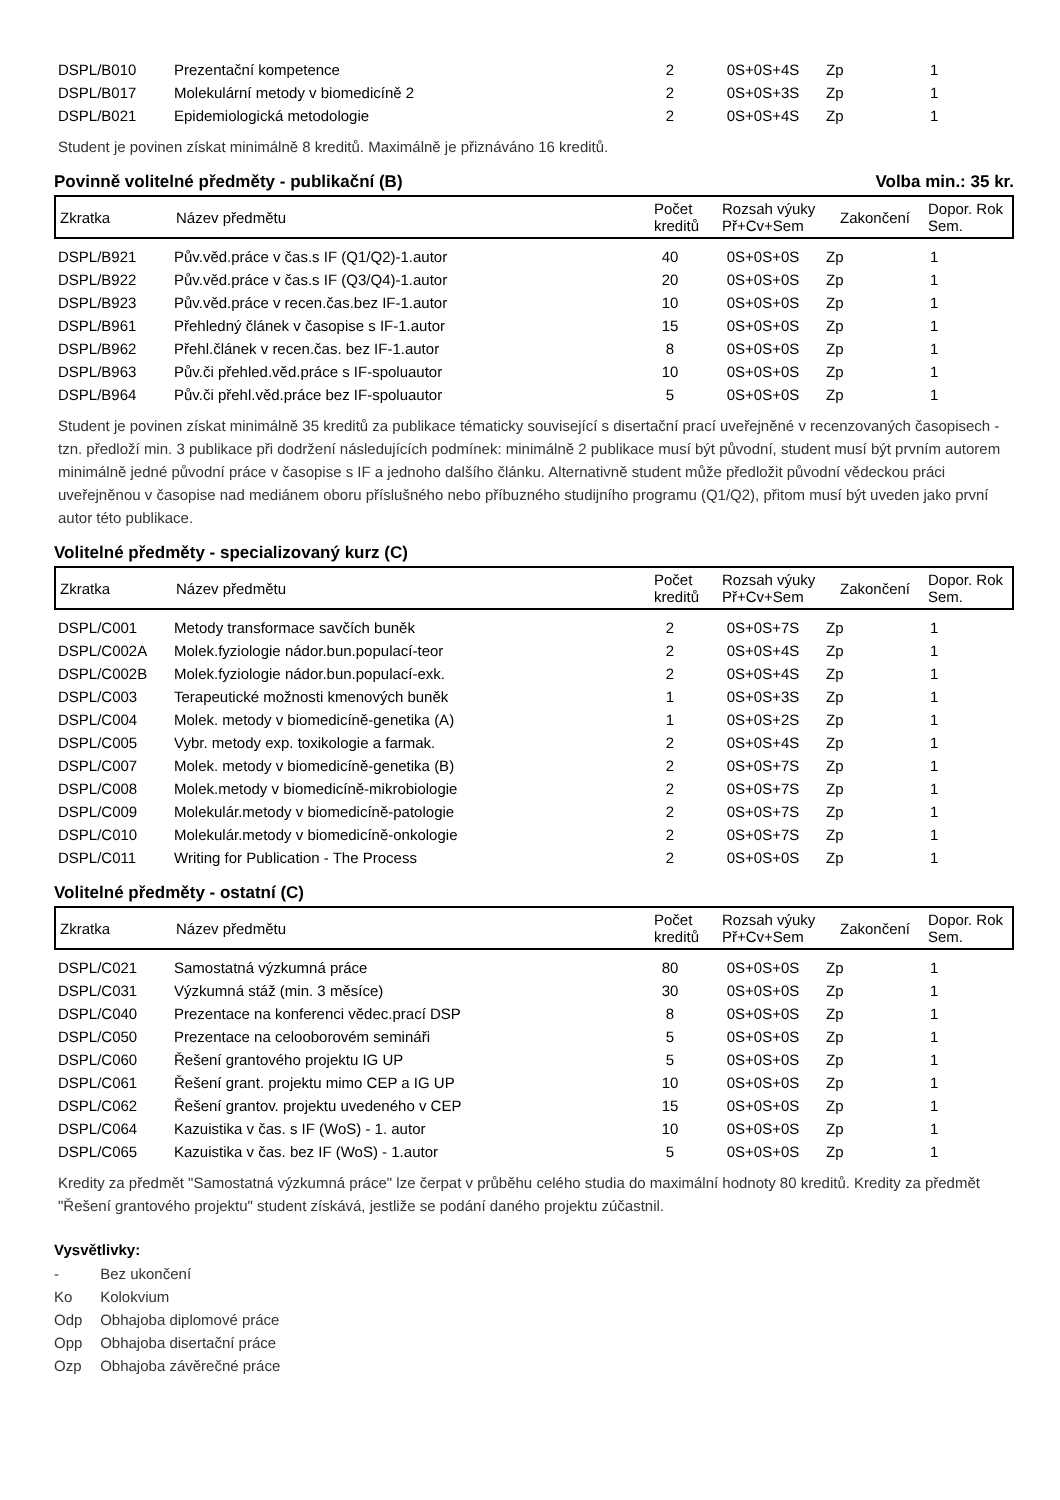| DSPL/B010 | Prezentační kompetence | 2 | 0S+0S+4S | Zp | 1 |
| DSPL/B017 | Molekulární metody v biomedicíně 2 | 2 | 0S+0S+3S | Zp | 1 |
| DSPL/B021 | Epidemiologická metodologie | 2 | 0S+0S+4S | Zp | 1 |
Student je povinen získat minimálně 8 kreditů. Maximálně je přiznáváno 16 kreditů.
Povinně volitelné předměty - publikační (B) Volba min.: 35 kr.
| Zkratka | Název předmětu | Počet kreditů | Rozsah výuky Př+Cv+Sem | Zakončení | Dopor. Rok Sem. |
| --- | --- | --- | --- | --- | --- |
| DSPL/B921 | Pův.věd.práce v čas.s IF (Q1/Q2)-1.autor | 40 | 0S+0S+0S | Zp | 1 |
| DSPL/B922 | Pův.věd.práce v čas.s IF (Q3/Q4)-1.autor | 20 | 0S+0S+0S | Zp | 1 |
| DSPL/B923 | Pův.věd.práce v recen.čas.bez IF-1.autor | 10 | 0S+0S+0S | Zp | 1 |
| DSPL/B961 | Přehledný článek v časopise s IF-1.autor | 15 | 0S+0S+0S | Zp | 1 |
| DSPL/B962 | Přehl.článek v recen.čas. bez IF-1.autor | 8 | 0S+0S+0S | Zp | 1 |
| DSPL/B963 | Pův.či přehled.věd.práce s IF-spoluautor | 10 | 0S+0S+0S | Zp | 1 |
| DSPL/B964 | Pův.či přehl.věd.práce bez IF-spoluautor | 5 | 0S+0S+0S | Zp | 1 |
Student je povinen získat minimálně 35 kreditů za publikace tématicky související s disertační prací uveřejněné v recenzovaných časopisech - tzn. předloží min. 3 publikace při dodržení následujících podmínek: minimálně 2 publikace musí být původní, student musí být prvním autorem minimálně jedné původní práce v časopise s IF a jednoho dalšího článku. Alternativně student může předložit původní vědeckou práci uveřejněnou v časopise nad mediánem oboru příslušného nebo příbuzného studijního programu (Q1/Q2), přitom musí být uveden jako první autor této publikace.
Volitelné předměty - specializovaný kurz (C)
| Zkratka | Název předmětu | Počet kreditů | Rozsah výuky Př+Cv+Sem | Zakončení | Dopor. Rok Sem. |
| --- | --- | --- | --- | --- | --- |
| DSPL/C001 | Metody transformace savčích buněk | 2 | 0S+0S+7S | Zp | 1 |
| DSPL/C002A | Molek.fyziologie nádor.bun.populací-teor | 2 | 0S+0S+4S | Zp | 1 |
| DSPL/C002B | Molek.fyziologie nádor.bun.populací-exk. | 2 | 0S+0S+4S | Zp | 1 |
| DSPL/C003 | Terapeutické možnosti kmenových buněk | 1 | 0S+0S+3S | Zp | 1 |
| DSPL/C004 | Molek. metody v biomedicíně-genetika (A) | 1 | 0S+0S+2S | Zp | 1 |
| DSPL/C005 | Vybr. metody exp. toxikologie a farmak. | 2 | 0S+0S+4S | Zp | 1 |
| DSPL/C007 | Molek. metody v biomedicíně-genetika (B) | 2 | 0S+0S+7S | Zp | 1 |
| DSPL/C008 | Molek.metody v biomedicíně-mikrobiologie | 2 | 0S+0S+7S | Zp | 1 |
| DSPL/C009 | Molekulár.metody v biomedicíně-patologie | 2 | 0S+0S+7S | Zp | 1 |
| DSPL/C010 | Molekulár.metody v biomedicíně-onkologie | 2 | 0S+0S+7S | Zp | 1 |
| DSPL/C011 | Writing for Publication - The Process | 2 | 0S+0S+0S | Zp | 1 |
Volitelné předměty - ostatní (C)
| Zkratka | Název předmětu | Počet kreditů | Rozsah výuky Př+Cv+Sem | Zakončení | Dopor. Rok Sem. |
| --- | --- | --- | --- | --- | --- |
| DSPL/C021 | Samostatná výzkumná práce | 80 | 0S+0S+0S | Zp | 1 |
| DSPL/C031 | Výzkumná stáž (min. 3 měsíce) | 30 | 0S+0S+0S | Zp | 1 |
| DSPL/C040 | Prezentace na konferenci vědec.prací DSP | 8 | 0S+0S+0S | Zp | 1 |
| DSPL/C050 | Prezentace na celooborovém semináři | 5 | 0S+0S+0S | Zp | 1 |
| DSPL/C060 | Řešení grantového projektu IG UP | 5 | 0S+0S+0S | Zp | 1 |
| DSPL/C061 | Řešení grant. projektu mimo CEP a IG UP | 10 | 0S+0S+0S | Zp | 1 |
| DSPL/C062 | Řešení grantov. projektu uvedeného v CEP | 15 | 0S+0S+0S | Zp | 1 |
| DSPL/C064 | Kazuistika v čas. s IF (WoS) - 1. autor | 10 | 0S+0S+0S | Zp | 1 |
| DSPL/C065 | Kazuistika v čas. bez IF (WoS) - 1.autor | 5 | 0S+0S+0S | Zp | 1 |
Kredity za předmět "Samostatná výzkumná práce" lze čerpat v průběhu celého studia do maximální hodnoty 80 kreditů. Kredity za předmět "Řešení grantového projektu" student získává, jestliže se podání daného projektu zúčastnil.
Vysvětlivky:
- Bez ukončení
Ko Kolokvium
Odp Obhajoba diplomové práce
Opp Obhajoba disertační práce
Ozp Obhajoba závěrečné práce